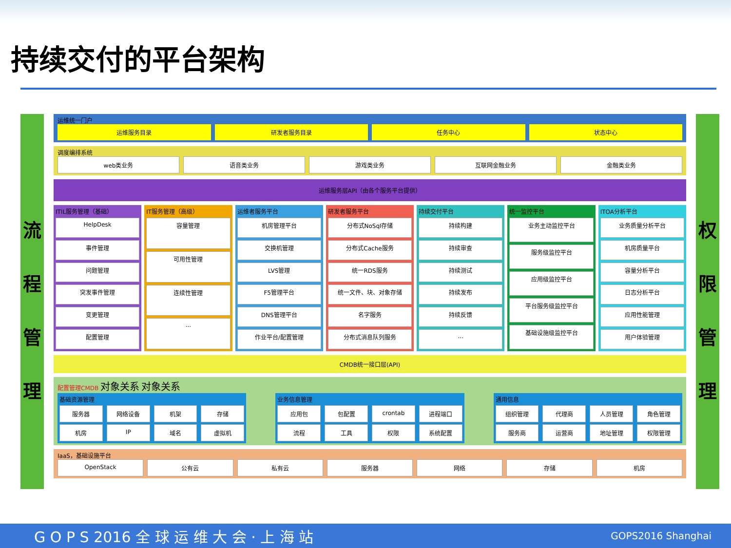持续交付的平台架构
流程管理
运维统一门户
运维服务目录 研发者服务目录 任务中心 状态中心
调度编排系统
web类业务 语音类业务 游戏类业务 互联网金融业务 金融类业务
运维服务层API（由各个服务平台提供）
ITIL服务管理（基础）
HelpDesk
事件管理
问题管理
突发事件管理
变更管理
配置管理
IT服务管理（高级）
容量管理
可用性管理
连续性管理
...
运维者服务平台
机房管理平台
交换机管理
LVS管理
F5管理平台
DNS管理平台
作业平台/配置管理
研发者服务平台
分布式NoSql存储
分布式Cache服务
统一RDS服务
统一文件、块、对象存储
名字服务
分布式消息队列服务
持续交付平台
持续构建
持续审查
持续测试
持续发布
持续反馈
...
统一监控平台
业务主动监控平台
服务级监控平台
应用级监控平台
平台服务级监控平台
基础设施级监控平台
ITOA分析平台
业务质量分析平台
机房质量平台
容量分析平台
日志分析平台
应用性能管理
用户体验管理
CMDB统一接口层(API)
配置管理CMDB 对象关系 对象关系
基础资源管理
服务器 网络设备 机架 存储
机房 IP 域名 虚拟机
业务信息管理
应用包 包配置 crontab 进程端口
流程 工具 权限 系统配置
通用信息
组织管理 代理商 人员管理 角色管理
服务商 运营商 地址管理 权限管理
IaaS，基础设施平台
OpenStack 公有云 私有云 服务器 网络 存储 机房
权限管理
G O P S 2016 全 球 运 维 大 会 · 上 海 站 GOPS2016 Shanghai